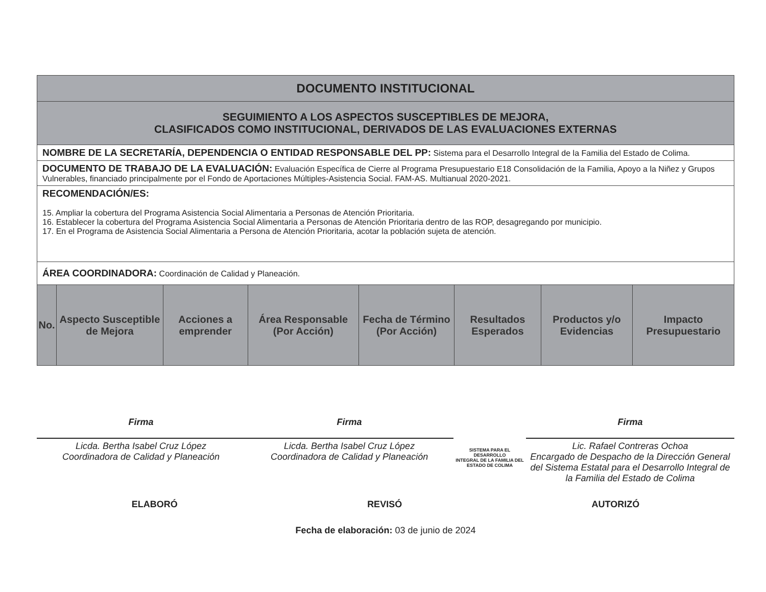| DOCUMENTO INSTITUCIONAL | | | | | | | |
| SEGUIMIENTO A LOS ASPECTOS SUSCEPTIBLES DE MEJORA, CLASIFICADOS COMO INSTITUCIONAL, DERIVADOS DE LAS EVALUACIONES EXTERNAS | | | | | | | |
| NOMBRE DE LA SECRETARÍA, DEPENDENCIA O ENTIDAD RESPONSABLE DEL PP: Sistema para el Desarrollo Integral de la Familia del Estado de Colima. | | | | | | | |
| DOCUMENTO DE TRABAJO DE LA EVALUACIÓN: Evaluación Específica de Cierre al Programa Presupuestario E18 Consolidación de la Familia, Apoyo a la Niñez y Grupos Vulnerables, financiado principalmente por el Fondo de Aportaciones Múltiples-Asistencia Social. FAM-AS. Multianual 2020-2021. | | | | | | | |
| RECOMENDACIÓN/ES: 15. Ampliar la cobertura del Programa Asistencia Social Alimentaria a Personas de Atención Prioritaria. 16. Establecer la cobertura del Programa Asistencia Social Alimentaria a Personas de Atención Prioritaria dentro de las ROP, desagregando por municipio. 17. En el Programa de Asistencia Social Alimentaria a Persona de Atención Prioritaria, acotar la población sujeta de atención. | | | | | | | |
| ÁREA COORDINADORA: Coordinación de Calidad y Planeación. | | | | | | | |
| No. | Aspecto Susceptible de Mejora | Acciones a emprender | Área Responsable (Por Acción) | Fecha de Término (Por Acción) | Resultados Esperados | Productos y/o Evidencias | Impacto Presupuestario |
Firma
Licda. Bertha Isabel Cruz López
Coordinadora de Calidad y Planeación
Firma
Licda. Bertha Isabel Cruz López
Coordinadora de Calidad y Planeación
SISTEMA PARA EL DESARROLLO
INTEGRAL DE LA FAMILIA DEL
ESTADO DE COLIMA
Firma
Lic. Rafael Contreras Ochoa
Encargado de Despacho de la Dirección General del Sistema Estatal para el Desarrollo Integral de la Familia del Estado de Colima
ELABORÓ REVISÓ AUTORIZÓ
Fecha de elaboración: 03 de junio de 2024